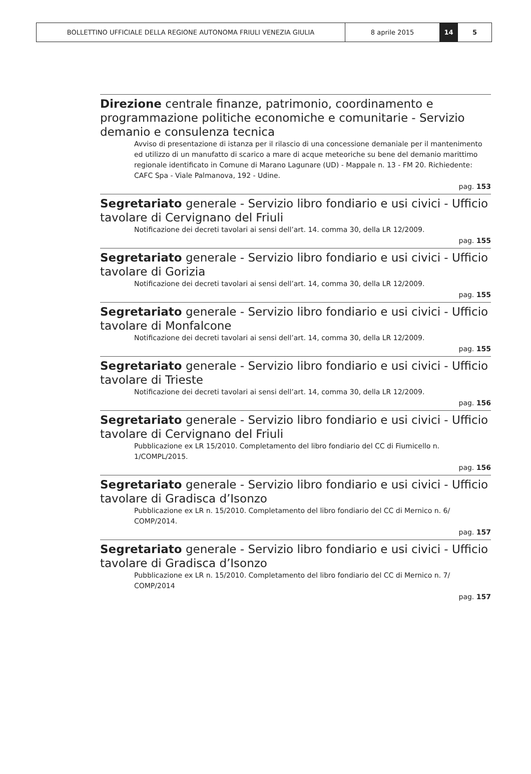BOLLETTINO UFFICIALE DELLA REGIONE AUTONOMA FRIULI VENEZIA GIULIA 8 aprile 2015 14 5
Direzione centrale finanze, patrimonio, coordinamento e programmazione politiche economiche e comunitarie - Servizio demanio e consulenza tecnica
Avviso di presentazione di istanza per il rilascio di una concessione demaniale per il mantenimento ed utilizzo di un manufatto di scarico a mare di acque meteoriche su bene del demanio marittimo regionale identificato in Comune di Marano Lagunare (UD) - Mappale n. 13 - FM 20. Richiedente: CAFC Spa - Viale Palmanova, 192 - Udine.
pag. 153
Segretariato generale - Servizio libro fondiario e usi civici - Ufficio tavolare di Cervignano del Friuli
Notificazione dei decreti tavolari ai sensi dell’art. 14. comma 30, della LR 12/2009.
pag. 155
Segretariato generale - Servizio libro fondiario e usi civici - Ufficio tavolare di Gorizia
Notificazione dei decreti tavolari ai sensi dell’art. 14, comma 30, della LR 12/2009.
pag. 155
Segretariato generale - Servizio libro fondiario e usi civici - Ufficio tavolare di Monfalcone
Notificazione dei decreti tavolari ai sensi dell’art. 14, comma 30, della LR 12/2009.
pag. 155
Segretariato generale - Servizio libro fondiario e usi civici - Ufficio tavolare di Trieste
Notificazione dei decreti tavolari ai sensi dell’art. 14, comma 30, della LR 12/2009.
pag. 156
Segretariato generale - Servizio libro fondiario e usi civici - Ufficio tavolare di Cervignano del Friuli
Pubblicazione ex LR 15/2010. Completamento del libro fondiario del CC di Fiumicello n. 1/COMPL/2015.
pag. 156
Segretariato generale - Servizio libro fondiario e usi civici - Ufficio tavolare di Gradisca d’Isonzo
Pubblicazione ex LR n. 15/2010. Completamento del libro fondiario del CC di Mernico n. 6/ COMP/2014.
pag. 157
Segretariato generale - Servizio libro fondiario e usi civici - Ufficio tavolare di Gradisca d’Isonzo
Pubblicazione ex LR n. 15/2010. Completamento del libro fondiario del CC di Mernico n. 7/ COMP/2014
pag. 157